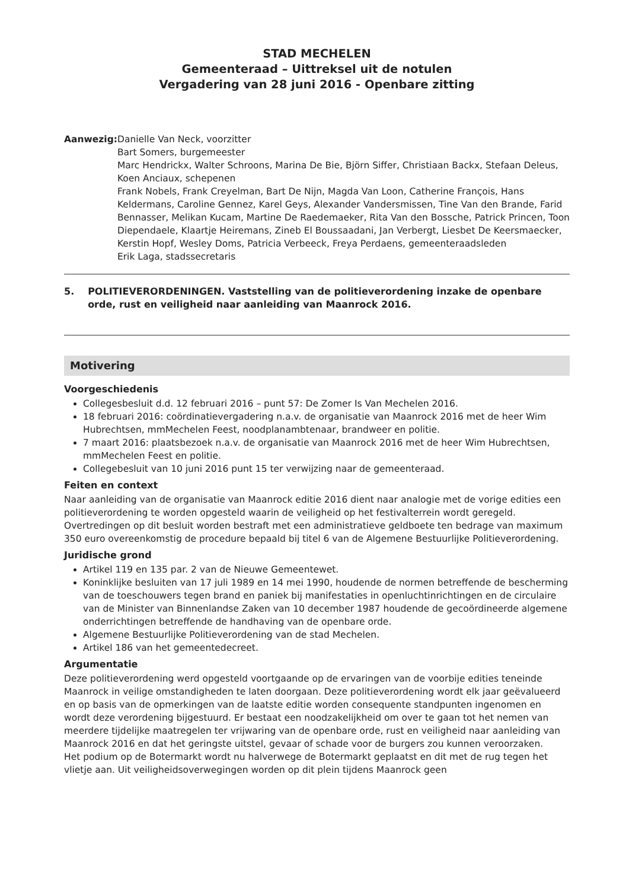STAD MECHELEN
Gemeenteraad – Uittreksel uit de notulen
Vergadering van 28 juni 2016 - Openbare zitting
Aanwezig: Danielle Van Neck, voorzitter
Bart Somers, burgemeester
Marc Hendrickx, Walter Schroons, Marina De Bie, Björn Siffer, Christiaan Backx, Stefaan Deleus, Koen Anciaux, schepenen
Frank Nobels, Frank Creyelman, Bart De Nijn, Magda Van Loon, Catherine François, Hans Keldermans, Caroline Gennez, Karel Geys, Alexander Vandersmissen, Tine Van den Brande, Farid Bennasser, Melikan Kucam, Martine De Raedemaeker, Rita Van den Bossche, Patrick Princen, Toon Diependaele, Klaartje Heiremans, Zineb El Boussaadani, Jan Verbergt, Liesbet De Keersmaecker, Kerstin Hopf, Wesley Doms, Patricia Verbeeck, Freya Perdaens, gemeenteraadsleden
Erik Laga, stadssecretaris
5. POLITIEVERORDENINGEN. Vaststelling van de politieverordening inzake de openbare orde, rust en veiligheid naar aanleiding van Maanrock 2016.
Motivering
Voorgeschiedenis
Collegesbesluit d.d. 12 februari 2016 – punt 57: De Zomer Is Van Mechelen 2016.
18 februari 2016: coördinatievergadering n.a.v. de organisatie van Maanrock 2016 met de heer Wim Hubrechtsen, mmMechelen Feest, noodplanambtenaar, brandweer en politie.
7 maart 2016: plaatsbezoek n.a.v. de organisatie van Maanrock 2016 met de heer Wim Hubrechtsen, mmMechelen Feest en politie.
Collegebesluit van 10 juni 2016 punt 15 ter verwijzing naar de gemeenteraad.
Feiten en context
Naar aanleiding van de organisatie van Maanrock editie 2016 dient naar analogie met de vorige edities een politieverordening te worden opgesteld waarin de veiligheid op het festivalterrein wordt geregeld.
Overtredingen op dit besluit worden bestraft met een administratieve geldboete ten bedrage van maximum 350 euro overeenkomstig de procedure bepaald bij titel 6 van de Algemene Bestuurlijke Politieverordening.
Juridische grond
Artikel 119 en 135 par. 2 van de Nieuwe Gemeentewet.
Koninklijke besluiten van 17 juli 1989 en 14 mei 1990, houdende de normen betreffende de bescherming van de toeschouwers tegen brand en paniek bij manifestaties in openluchtinrichtingen en de circulaire van de Minister van Binnenlandse Zaken van 10 december 1987 houdende de gecoördineerde algemene onderrichtingen betreffende de handhaving van de openbare orde.
Algemene Bestuurlijke Politieverordening van de stad Mechelen.
Artikel 186 van het gemeentedecreet.
Argumentatie
Deze politieverordening werd opgesteld voortgaande op de ervaringen van de voorbije edities teneinde Maanrock in veilige omstandigheden te laten doorgaan. Deze politieverordening wordt elk jaar geëvalueerd en op basis van de opmerkingen van de laatste editie worden consequente standpunten ingenomen en wordt deze verordening bijgestuurd. Er bestaat een noodzakelijkheid om over te gaan tot het nemen van meerdere tijdelijke maatregelen ter vrijwaring van de openbare orde, rust en veiligheid naar aanleiding van Maanrock 2016 en dat het geringste uitstel, gevaar of schade voor de burgers zou kunnen veroorzaken.
Het podium op de Botermarkt wordt nu halverwege de Botermarkt geplaatst en dit met de rug tegen het vlietje aan. Uit veiligheidsoverwegingen worden op dit plein tijdens Maanrock geen